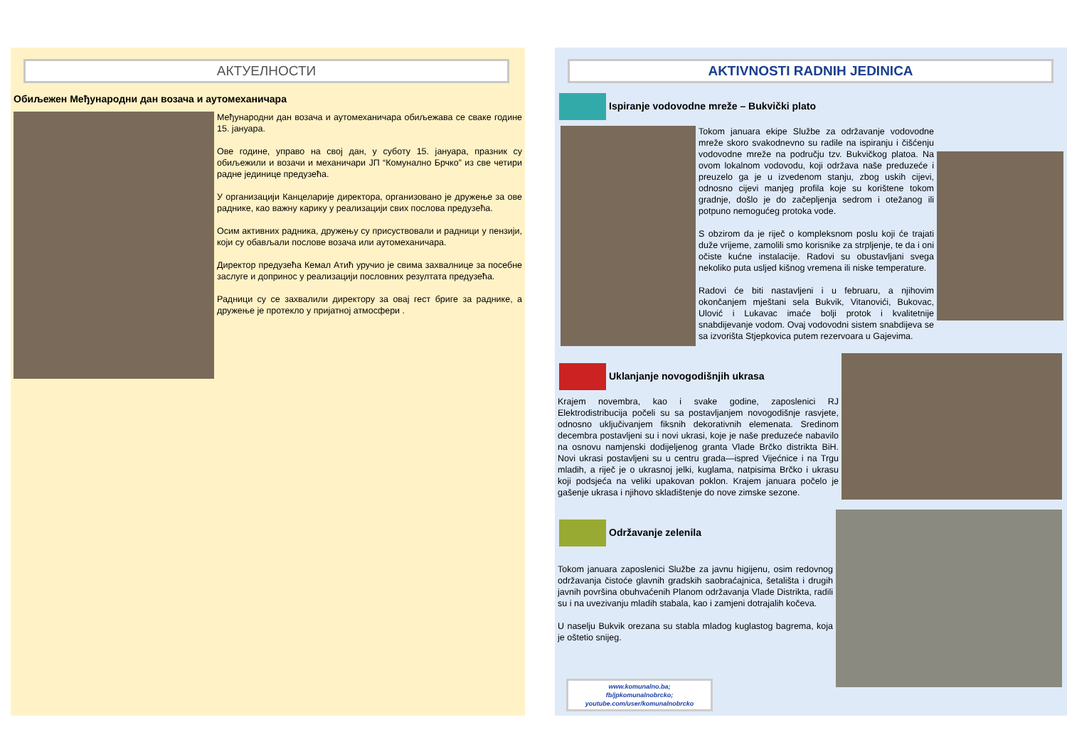АКТУЕЛНОСТИ
Обиљежен Међународни дан возача и аутомеханичара
Међународни дан возача и аутомеханичара обиљежава се сваке године 15. јануара.
Ове године, управо на свој дан, у суботу 15. јануара, празник су обиљежили и возачи и механичари ЈП “Комунално Брчко” из све четири радне јединице предузећа.
У организацији Канцеларије директора, организовано је дружење за ове раднике, као важну карику у реализацији свих послова предузећа.
Осим активних радника, дружењу су присуствовали и радници у пензији, који су обављали послове возача или аутомеханичара.
Директор предузећа Кемал Атић уручио је свима захвалнице за посебне заслуге и допринос у реализацији пословних резултата предузећа.
Радници су се захвалили директору за овај гест бриге за раднике, а дружење је протекло у пријатној атмосфери .
AKTIVNOSTI RADNIH JEDINICA
Ispiranje vodovodne mreže – Bukvički plato
Tokom januara ekipe Službe za održavanje vodovodne mreže skoro svakodnevno su radile na ispiranju i čišćenju vodovodne mreže na području tzv. Bukvičkog platoa. Na ovom lokalnom vodovodu, koji održava naše preduzeće i preuzelo ga je u izvedenom stanju, zbog uskih cijevi, odnosno cijevi manjeg profila koje su korištene tokom gradnje, došlo je do začepljenja sedrom i otežanog ili potpuno nemogućeg protoka vode.
S obzirom da je riječ o kompleksnom poslu koji će trajati duže vrijeme, zamolili smo korisnike za strpljenje, te da i oni očiste kućne instalacije. Radovi su obustavljani svega nekoliko puta usljed kišnog vremena ili niske temperature.
Radovi će biti nastavljeni i u februaru, a njihovim okončanjem mještani sela Bukvik, Vitanovići, Bukovac, Ulović i Lukavac imaće bolji protok i kvalitetnije snabdijevanje vodom. Ovaj vodovodni sistem snabdijeva se sa izvorišta Stjepkovica putem rezervoara u Gajevima.
Uklanjanje novogodišnjih ukrasa
Krajem novembra, kao i svake godine, zaposlenici RJ Elektrodistribucija počeli su sa postavljanjem novogodišnje rasvjete, odnosno uključivanjem fiksnih dekorativnih elemenata. Sredinom decembra postavljeni su i novi ukrasi, koje je naše preduzeće nabavilo na osnovu namjenski dodijeljenog granta Vlade Brčko distrikta BiH. Novi ukrasi postavljeni su u centru grada—ispred Vijećnice i na Trgu mladih, a riječ je o ukrasnoj jelki, kuglama, natpisima Brčko i ukrasu koji podsjeća na veliki upakovan poklon. Krajem januara počelo je gašenje ukrasa i njihovo skladištenje do nove zimske sezone.
Održavanje zelenila
Tokom januara zaposlenici Službe za javnu higijenu, osim redovnog održavanja čistoće glavnih gradskih saobraćajnica, šetališta i drugih javnih površina obuhvaćenih Planom održavanja Vlade Distrikta, radili su i na uvezivanju mladih stabala, kao i zamjeni dotrajalih kočeva.
U naselju Bukvik orezana su stabla mladog kuglastog bagrema, koja je oštetio snijeg.
www.komunalno.ba;
fb/jpkomunalnobrcko;
youtube.com/user/komunalnobrcko